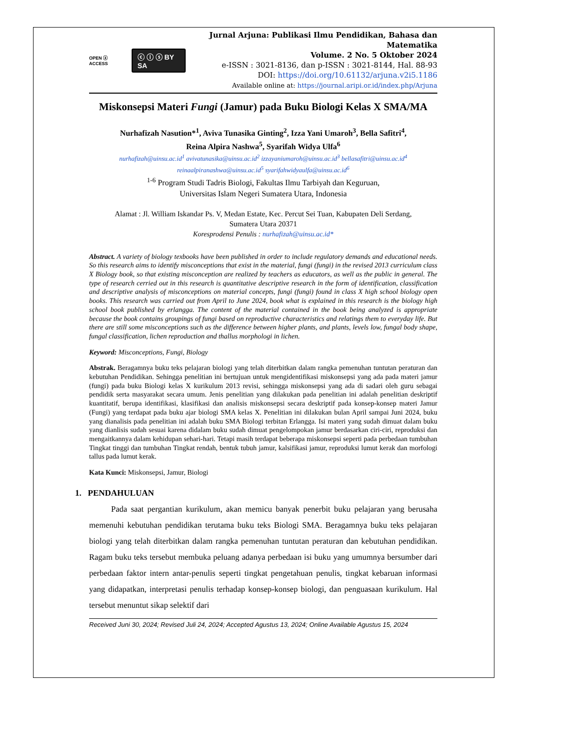OPEN ⓐ ACCESS ⓒ ⓘ ⓢ BY SA
Jurnal Arjuna: Publikasi Ilmu Pendidikan, Bahasa dan Matematika
Volume. 2 No. 5 Oktober 2024
e-ISSN : 3021-8136, dan p-ISSN : 3021-8144, Hal. 88-93
DOI: https://doi.org/10.61132/arjuna.v2i5.1186
Available online at: https://journal.aripi.or.id/index.php/Arjuna
Miskonsepsi Materi Fungi (Jamur) pada Buku Biologi Kelas X SMA/MA
Nurhafizah Nasution*<sup>1</sup>, Aviva Tunasika Ginting<sup>2</sup>, Izza Yani Umaroh<sup>3</sup>, Bella Safitri<sup>4</sup>,
Reina Alpira Nashwa<sup>5</sup>, Syarifah Widya Ulfa<sup>6</sup>
nurhafizah@uinsu.ac.id<sup>1</sup> avivatunasika@uinsu.ac.id<sup>2</sup> izzayaniumaroh@uinsu.ac.id<sup>3</sup> bellasafitri@uinsu.ac.id<sup>4</sup>
reinaalpiranashwa@uinsu.ac.id<sup>5</sup> syarifahwidyaulfa@uinsu.ac.id<sup>6</sup>
<sup>1-6</sup> Program Studi Tadris Biologi, Fakultas Ilmu Tarbiyah dan Keguruan,
Universitas Islam Negeri Sumatera Utara, Indonesia
Alamat : Jl. William Iskandar Ps. V, Medan Estate, Kec. Percut Sei Tuan, Kabupaten Deli Serdang,
Sumatera Utara 20371
Koresprodensi Penulis : nurhafizah@uinsu.ac.id*
Abstract. A variety of biology texbooks have been published in order to include regulatory demands and educational needs. So this research aims to identify misconceptions that exist in the material, fungi (fungi) in the revised 2013 curriculum class X Biology book, so that existing misconception are realized by teachers as educators, as well as the public in general. The type of research cerried out in this research is quantitative descriptive research in the form of identification, classification and descriptive analysis of misconceptions on material concepts, fungi (fungi) found in class X high school biology open books. This research was carried out from April to June 2024, book what is explained in this research is the biology high school book published by erlangga. The content of the material contained in the book being analyzed is appropriate because the book contains groupings of fungi based on reproductive characteristics and relatings them to everyday life. But there are still some misconceptions such as the difference between higher plants, and plants, levels low, fungal body shape, fungal classification, lichen reproduction and thallus morphologi in lichen.
Keyword: Misconceptions, Fungi, Biology
Abstrak. Beragamnya buku teks pelajaran biologi yang telah diterbitkan dalam rangka pemenuhan tuntutan peraturan dan kebutuhan Pendidikan. Sehingga penelitian ini bertujuan untuk mengidentifikasi miskonsepsi yang ada pada materi jamur (fungi) pada buku Biologi kelas X kurikulum 2013 revisi, sehingga miskonsepsi yang ada di sadari oleh guru sebagai pendidik serta masyarakat secara umum. Jenis penelitian yang dilakukan pada penelitian ini adalah penelitian deskriptif kuantitatif, berupa identifikasi, klasifikasi dan analisis miskonsepsi secara deskriptif pada konsep-konsep materi Jamur (Fungi) yang terdapat pada buku ajar biologi SMA kelas X. Penelitian ini dilakukan bulan April sampai Juni 2024, buku yang dianalisis pada penelitian ini adalah buku SMA Biologi terbitan Erlangga. Isi materi yang sudah dimuat dalam buku yang dianlisis sudah sesuai karena didalam buku sudah dimuat pengelompokan jamur berdasarkan ciri-ciri, reproduksi dan mengaitkannya dalam kehidupan sehari-hari. Tetapi masih terdapat beberapa miskonsepsi seperti pada perbedaan tumbuhan Tingkat tinggi dan tumbuhan Tingkat rendah, bentuk tubuh jamur, kalsifikasi jamur, reproduksi lumut kerak dan morfologi tallus pada lumut kerak.
Kata Kunci: Miskonsepsi, Jamur, Biologi
1. PENDAHULUAN
Pada saat pergantian kurikulum, akan memicu banyak penerbit buku pelajaran yang berusaha memenuhi kebutuhan pendidikan terutama buku teks Biologi SMA. Beragamnya buku teks pelajaran biologi yang telah diterbitkan dalam rangka pemenuhan tuntutan peraturan dan kebutuhan pendidikan. Ragam buku teks tersebut membuka peluang adanya perbedaan isi buku yang umumnya bersumber dari perbedaan faktor intern antar-penulis seperti tingkat pengetahuan penulis, tingkat kebaruan informasi yang didapatkan, interpretasi penulis terhadap konsep-konsep biologi, dan penguasaan kurikulum. Hal tersebut menuntut sikap selektif dari
Received Juni 30, 2024; Revised Juli 24, 2024; Accepted Agustus 13, 2024; Online Available Agustus 15, 2024